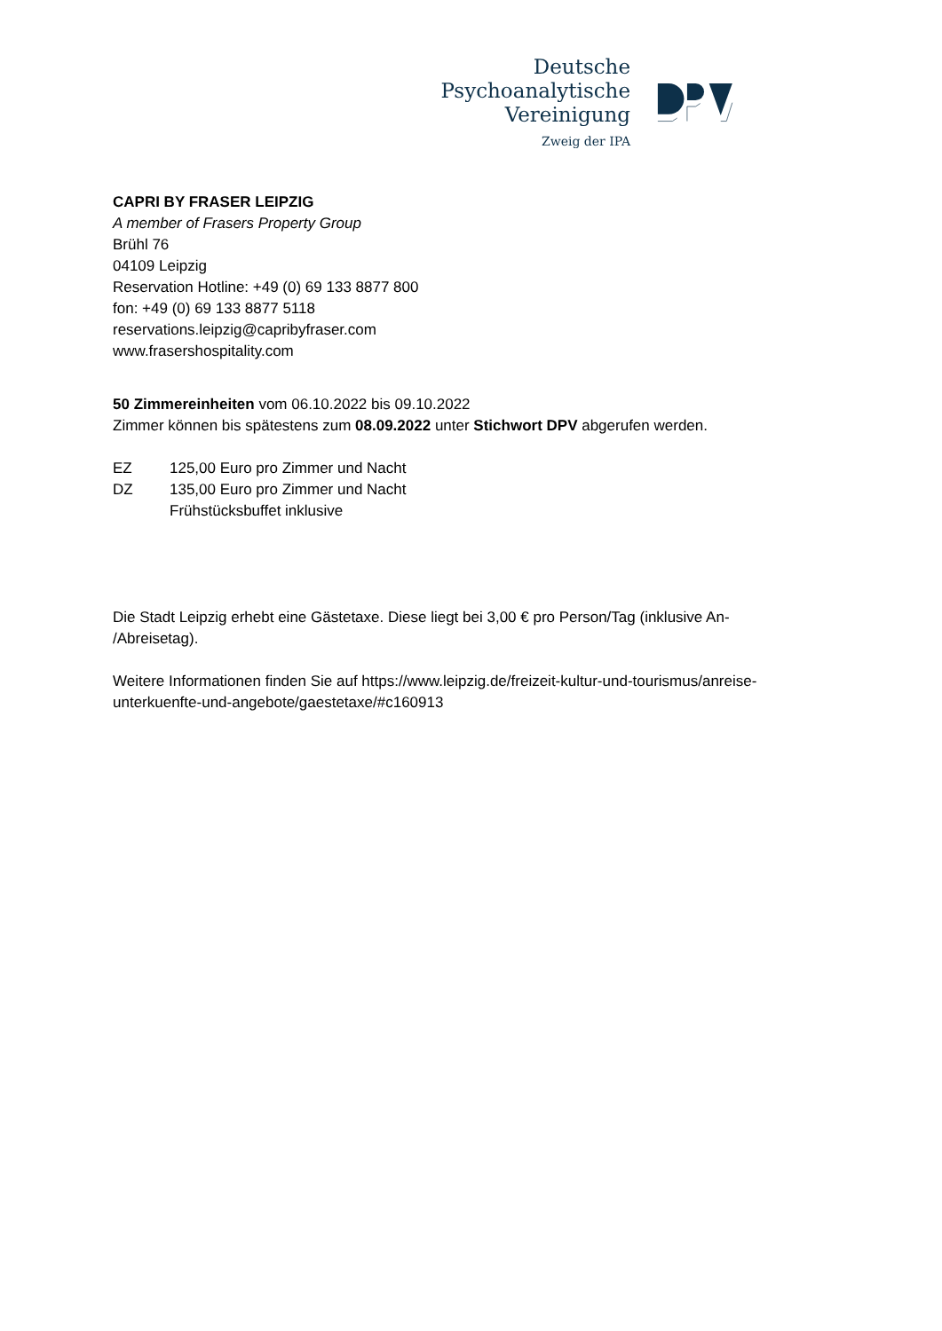Deutsche
Psychoanalytische
Vereinigung
Zweig der IPA
CAPRI BY FRASER LEIPZIG
A member of Frasers Property Group
Brühl 76
04109 Leipzig
Reservation Hotline: +49 (0) 69 133 8877 800
fon: +49 (0) 69 133 8877 5118
reservations.leipzig@capribyfraser.com
www.frasershospitality.com
50 Zimmereinheiten vom 06.10.2022 bis 09.10.2022
Zimmer können bis spätestens zum 08.09.2022 unter Stichwort DPV abgerufen werden.
| EZ | 125,00 Euro pro Zimmer und Nacht |
| DZ | 135,00 Euro pro Zimmer und Nacht |
| | Frühstücksbuffet inklusive |
Die Stadt Leipzig erhebt eine Gästetaxe. Diese liegt bei 3,00 € pro Person/Tag (inklusive An-
/Abreisetag).
Weitere Informationen finden Sie auf https://www.leipzig.de/freizeit-kultur-und-tourismus/anreise-
unterkuenfte-und-angebote/gaestetaxe/#c160913